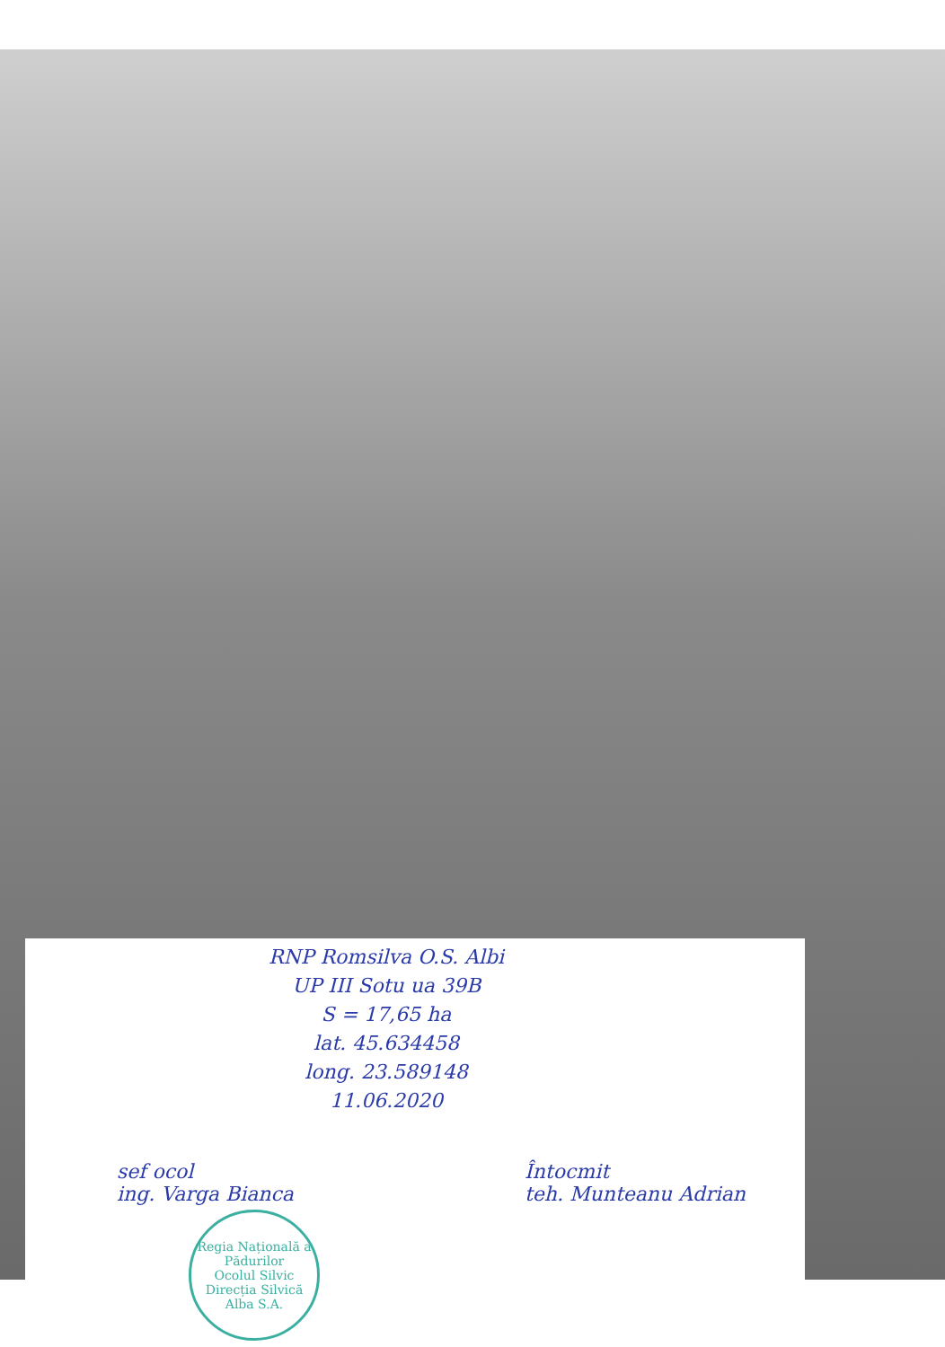RNP Romsilva O.S. Albi
UP III Sotu ua 39B
S = 17,65 ha
lat. 45.634458
long. 23.589148
11.06.2020
sef ocol
ing. Varga Bianca
Regia Națională a Pădurilor
Ocolul Silvic
Direcția Silvică Alba S.A.
Întocmit
teh. Munteanu Adrian